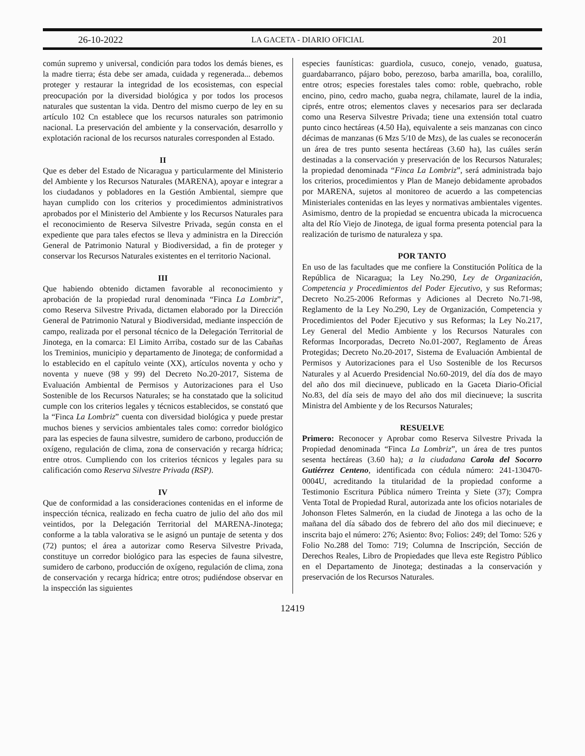26-10-2022 LA GACETA - DIARIO OFICIAL 201
común supremo y universal, condición para todos los demás bienes, es la madre tierra; ésta debe ser amada, cuidada y regenerada... debemos proteger y restaurar la integridad de los ecosistemas, con especial preocupación por la diversidad biológica y por todos los procesos naturales que sustentan la vida. Dentro del mismo cuerpo de ley en su artículo 102 Cn establece que los recursos naturales son patrimonio nacional. La preservación del ambiente y la conservación, desarrollo y explotación racional de los recursos naturales corresponden al Estado.
II
Que es deber del Estado de Nicaragua y particularmente del Ministerio del Ambiente y los Recursos Naturales (MARENA), apoyar e integrar a los ciudadanos y pobladores en la Gestión Ambiental, siempre que hayan cumplido con los criterios y procedimientos administrativos aprobados por el Ministerio del Ambiente y los Recursos Naturales para el reconocimiento de Reserva Silvestre Privada, según consta en el expediente que para tales efectos se lleva y administra en la Dirección General de Patrimonio Natural y Biodiversidad, a fin de proteger y conservar los Recursos Naturales existentes en el territorio Nacional.
III
Que habiendo obtenido dictamen favorable al reconocimiento y aprobación de la propiedad rural denominada “Finca La Lombriz”, como Reserva Silvestre Privada, dictamen elaborado por la Dirección General de Patrimonio Natural y Biodiversidad, mediante inspección de campo, realizada por el personal técnico de la Delegación Territorial de Jinotega, en la comarca: El Limito Arriba, costado sur de las Cabañas los Treminios, municipio y departamento de Jinotega; de conformidad a lo establecido en el capítulo veinte (XX), artículos noventa y ocho y noventa y nueve (98 y 99) del Decreto No.20-2017, Sistema de Evaluación Ambiental de Permisos y Autorizaciones para el Uso Sostenible de los Recursos Naturales; se ha constatado que la solicitud cumple con los criterios legales y técnicos establecidos, se constató que la “Finca La Lombriz” cuenta con diversidad biológica y puede prestar muchos bienes y servicios ambientales tales como: corredor biológico para las especies de fauna silvestre, sumidero de carbono, producción de oxígeno, regulación de clima, zona de conservación y recarga hídrica; entre otros. Cumpliendo con los criterios técnicos y legales para su calificación como Reserva Silvestre Privada (RSP).
IV
Que de conformidad a las consideraciones contenidas en el informe de inspección técnica, realizado en fecha cuatro de julio del año dos mil veintidos, por la Delegación Territorial del MARENA-Jinotega; conforme a la tabla valorativa se le asignó un puntaje de setenta y dos (72) puntos; el área a autorizar como Reserva Silvestre Privada, constituye un corredor biológico para las especies de fauna silvestre, sumidero de carbono, producción de oxígeno, regulación de clima, zona de conservación y recarga hídrica; entre otros; pudiéndose observar en la inspección las siguientes
especies faunísticas: guardiola, cusuco, conejo, venado, guatusa, guardabarranco, pájaro bobo, perezoso, barba amarilla, boa, coralillo, entre otros; especies forestales tales como: roble, quebracho, roble encino, pino, cedro macho, guaba negra, chilamate, laurel de la india, ciprés, entre otros; elementos claves y necesarios para ser declarada como una Reserva Silvestre Privada; tiene una extensión total cuatro punto cinco hectáreas (4.50 Ha), equivalente a seis manzanas con cinco décimas de manzanas (6 Mzs 5/10 de Mzs), de las cuales se reconocerán un área de tres punto sesenta hectáreas (3.60 ha), las cuáles serán destinadas a la conservación y preservación de los Recursos Naturales; la propiedad denominada “Finca La Lombriz”, será administrada bajo los criterios, procedimientos y Plan de Manejo debidamente aprobados por MARENA, sujetos al monitoreo de acuerdo a las competencias Ministeriales contenidas en las leyes y normativas ambientales vigentes. Asimismo, dentro de la propiedad se encuentra ubicada la microcuenca alta del Río Viejo de Jinotega, de igual forma presenta potencial para la realización de turismo de naturaleza y spa.
POR TANTO
En uso de las facultades que me confiere la Constitución Política de la República de Nicaragua; la Ley No.290, Ley de Organización, Competencia y Procedimientos del Poder Ejecutivo, y sus Reformas; Decreto No.25-2006 Reformas y Adiciones al Decreto No.71-98, Reglamento de la Ley No.290, Ley de Organización, Competencia y Procedimientos del Poder Ejecutivo y sus Reformas; la Ley No.217, Ley General del Medio Ambiente y los Recursos Naturales con Reformas Incorporadas, Decreto No.01-2007, Reglamento de Áreas Protegidas; Decreto No.20-2017, Sistema de Evaluación Ambiental de Permisos y Autorizaciones para el Uso Sostenible de los Recursos Naturales y al Acuerdo Presidencial No.60-2019, del día dos de mayo del año dos mil diecinueve, publicado en la Gaceta Diario-Oficial No.83, del día seis de mayo del año dos mil diecinueve; la suscrita Ministra del Ambiente y de los Recursos Naturales;
RESUELVE
Primero: Reconocer y Aprobar como Reserva Silvestre Privada la Propiedad denominada “Finca La Lombriz”, un área de tres puntos sesenta hectáreas (3.60 ha); a la ciudadana Carola del Socorro Gutiérrez Centeno, identificada con cédula número: 241-130470-0004U, acreditando la titularidad de la propiedad conforme a Testimonio Escritura Pública número Treinta y Siete (37); Compra Venta Total de Propiedad Rural, autorizada ante los oficios notariales de Johonson Fletes Salmerón, en la ciudad de Jinotega a las ocho de la mañana del día sábado dos de febrero del año dos mil diecinueve; e inscrita bajo el número: 276; Asiento: 8vo; Folios: 249; del Tomo: 526 y Folio No.288 del Tomo: 719; Columna de Inscripción, Sección de Derechos Reales, Libro de Propiedades que lleva este Registro Público en el Departamento de Jinotega; destinadas a la conservación y preservación de los Recursos Naturales.
12419